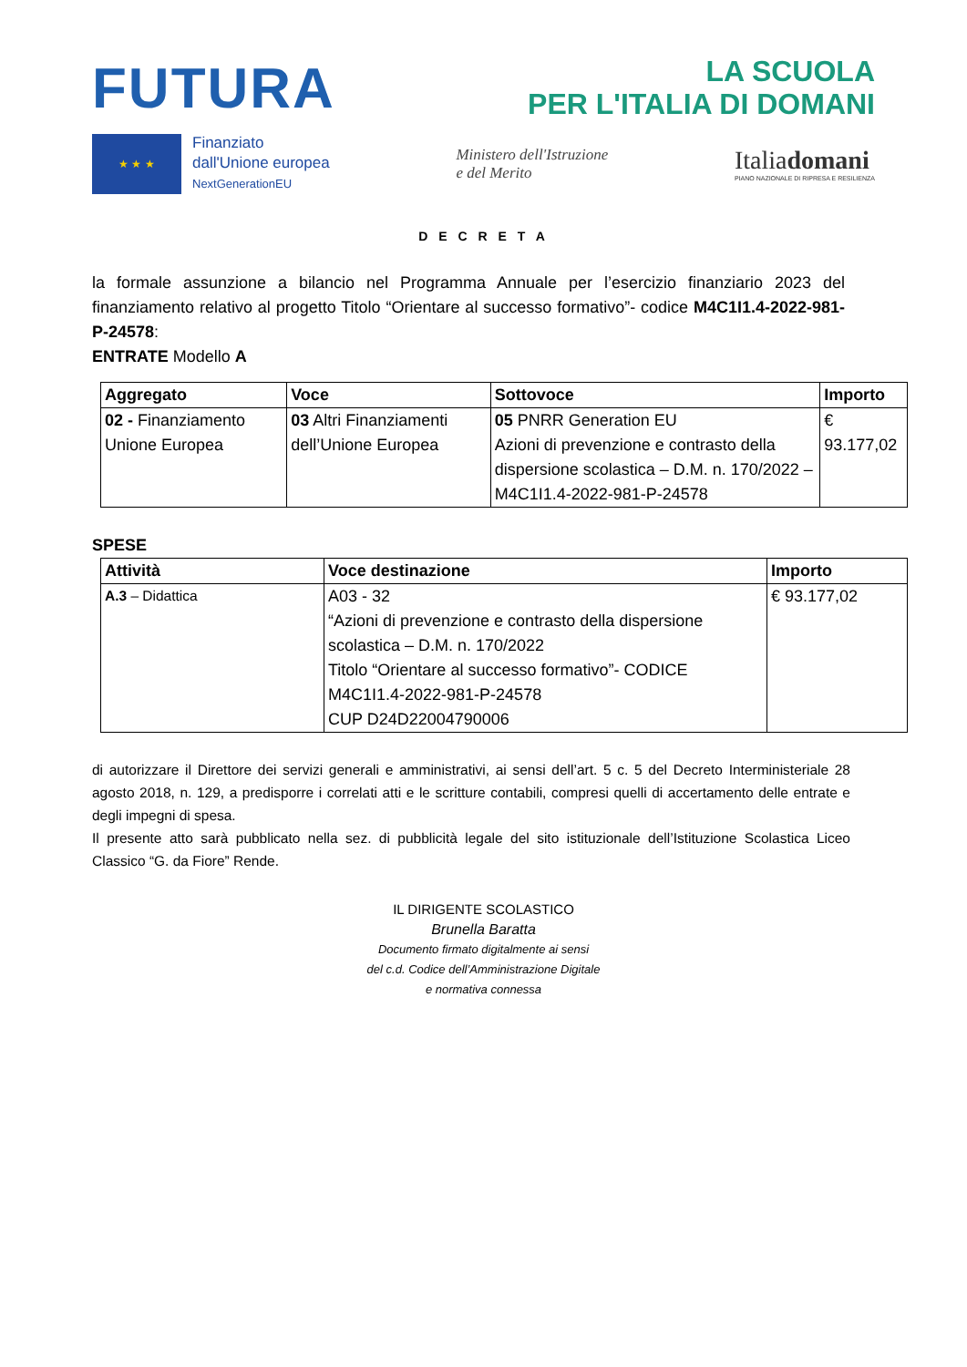FUTURA
LA SCUOLA
PER L'ITALIA DI DOMANI
★ ★ ★
Finanziato
dall'Unione europea
NextGenerationEU
Ministero dell'Istruzione
e del Merito
Italiadomani
PIANO NAZIONALE DI RIPRESA E RESILIENZA
D E C R E T A
la formale assunzione a bilancio nel Programma Annuale per l’esercizio finanziario 2023 del finanziamento relativo al progetto Titolo “Orientare al successo formativo”- codice M4C1I1.4-2022-981-P-24578:
ENTRATE Modello A
| Aggregato | Voce | Sottovoce | Importo |
| --- | --- | --- | --- |
| 02 - Finanziamento Unione Europea | 03 Altri Finanziamenti dell’Unione Europea | 05 PNRR Generation EU Azioni di prevenzione e contrasto della dispersione scolastica – D.M. n. 170/2022 – M4C1I1.4-2022-981-P-24578 | € 93.177,02 |
SPESE
| Attività | Voce destinazione | Importo |
| --- | --- | --- |
| A.3 – Didattica | A03 - 32 “Azioni di prevenzione e contrasto della dispersione scolastica – D.M. n. 170/2022 Titolo “Orientare al successo formativo”- CODICE M4C1I1.4-2022-981-P-24578 CUP D24D22004790006 | € 93.177,02 |
di autorizzare il Direttore dei servizi generali e amministrativi, ai sensi dell’art. 5 c. 5 del Decreto Interministeriale 28 agosto 2018, n. 129, a predisporre i correlati atti e le scritture contabili, compresi quelli di accertamento delle entrate e degli impegni di spesa.
Il presente atto sarà pubblicato nella sez. di pubblicità legale del sito istituzionale dell’Istituzione Scolastica Liceo Classico “G. da Fiore” Rende.
IL DIRIGENTE SCOLASTICO
Brunella Baratta
Documento firmato digitalmente ai sensi
del c.d. Codice dell’Amministrazione Digitale
e normativa connessa